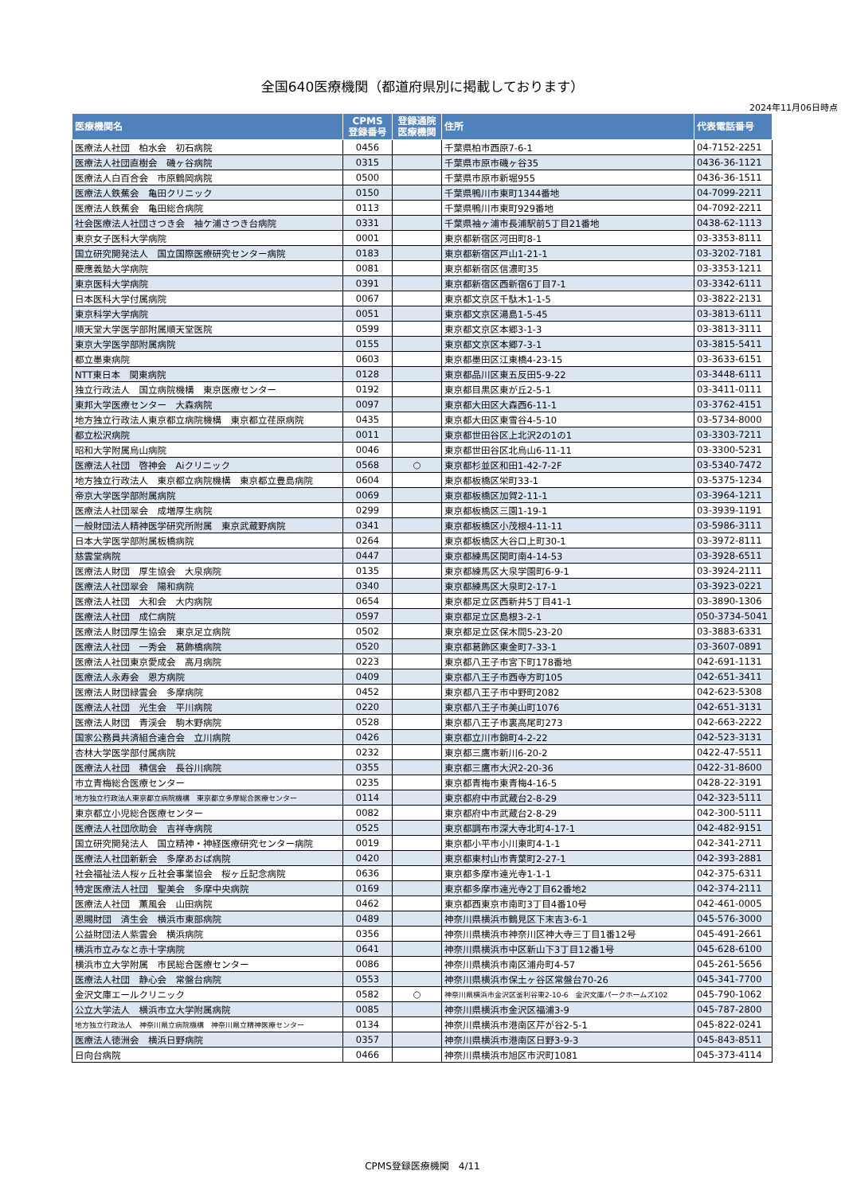全国640医療機関（都道府県別に掲載しております）
2024年11月06日時点
| 医療機関名 | CPMS 登録番号 | 登録通院 医療機関 | 住所 | 代表電話番号 |
| --- | --- | --- | --- | --- |
| 医療法人社団 柏水会 初石病院 | 0456 | | 千葉県柏市西原7-6-1 | 04-7152-2251 |
| 医療法人社団直樹会 磯ヶ谷病院 | 0315 | | 千葉県市原市磯ヶ谷35 | 0436-36-1121 |
| 医療法人白百合会 市原鶴岡病院 | 0500 | | 千葉県市原市新堀955 | 0436-36-1511 |
| 医療法人鉄蕉会 亀田クリニック | 0150 | | 千葉県鴨川市東町1344番地 | 04-7099-2211 |
| 医療法人鉄蕉会 亀田総合病院 | 0113 | | 千葉県鴨川市東町929番地 | 04-7092-2211 |
| 社会医療法人社団さつき会 袖ケ浦さつき台病院 | 0331 | | 千葉県袖ヶ浦市長浦駅前5丁目21番地 | 0438-62-1113 |
| 東京女子医科大学病院 | 0001 | | 東京都新宿区河田町8-1 | 03-3353-8111 |
| 国立研究開発法人 国立国際医療研究センター病院 | 0183 | | 東京都新宿区戸山1-21-1 | 03-3202-7181 |
| 慶應義塾大学病院 | 0081 | | 東京都新宿区信濃町35 | 03-3353-1211 |
| 東京医科大学病院 | 0391 | | 東京都新宿区西新宿6丁目7-1 | 03-3342-6111 |
| 日本医科大学付属病院 | 0067 | | 東京都文京区千駄木1-1-5 | 03-3822-2131 |
| 東京科学大学病院 | 0051 | | 東京都文京区湯島1-5-45 | 03-3813-6111 |
| 順天堂大学医学部附属順天堂医院 | 0599 | | 東京都文京区本郷3-1-3 | 03-3813-3111 |
| 東京大学医学部附属病院 | 0155 | | 東京都文京区本郷7-3-1 | 03-3815-5411 |
| 都立墨東病院 | 0603 | | 東京都墨田区江東橋4-23-15 | 03-3633-6151 |
| NTT東日本 関東病院 | 0128 | | 東京都品川区東五反田5-9-22 | 03-3448-6111 |
| 独立行政法人 国立病院機構 東京医療センター | 0192 | | 東京都目黒区東が丘2-5-1 | 03-3411-0111 |
| 東邦大学医療センター 大森病院 | 0097 | | 東京都大田区大森西6-11-1 | 03-3762-4151 |
| 地方独立行政法人東京都立病院機構 東京都立荏原病院 | 0435 | | 東京都大田区東雪谷4-5-10 | 03-5734-8000 |
| 都立松沢病院 | 0011 | | 東京都世田谷区上北沢2の1の1 | 03-3303-7211 |
| 昭和大学附属烏山病院 | 0046 | | 東京都世田谷区北烏山6-11-11 | 03-3300-5231 |
| 医療法人社団 啓神会 Aiクリニック | 0568 | ○ | 東京都杉並区和田1-42-7-2F | 03-5340-7472 |
| 地方独立行政法人 東京都立病院機構 東京都立豊島病院 | 0604 | | 東京都板橋区栄町33-1 | 03-5375-1234 |
| 帝京大学医学部附属病院 | 0069 | | 東京都板橋区加賀2-11-1 | 03-3964-1211 |
| 医療法人社団翠会 成増厚生病院 | 0299 | | 東京都板橋区三園1-19-1 | 03-3939-1191 |
| 一般財団法人精神医学研究所附属 東京武蔵野病院 | 0341 | | 東京都板橋区小茂根4-11-11 | 03-5986-3111 |
| 日本大学医学部附属板橋病院 | 0264 | | 東京都板橋区大谷口上町30-1 | 03-3972-8111 |
| 慈雲堂病院 | 0447 | | 東京都練馬区関町南4-14-53 | 03-3928-6511 |
| 医療法人財団 厚生協会 大泉病院 | 0135 | | 東京都練馬区大泉学園町6-9-1 | 03-3924-2111 |
| 医療法人社団翠会 陽和病院 | 0340 | | 東京都練馬区大泉町2-17-1 | 03-3923-0221 |
| 医療法人社団 大和会 大内病院 | 0654 | | 東京都足立区西新井5丁目41-1 | 03-3890-1306 |
| 医療法人社団 成仁病院 | 0597 | | 東京都足立区島根3-2-1 | 050-3734-5041 |
| 医療法人財団厚生協会 東京足立病院 | 0502 | | 東京都足立区保木間5-23-20 | 03-3883-6331 |
| 医療法人社団 一秀会 葛飾橋病院 | 0520 | | 東京都葛飾区東金町7-33-1 | 03-3607-0891 |
| 医療法人社団東京愛成会 高月病院 | 0223 | | 東京都八王子市宮下町178番地 | 042-691-1131 |
| 医療法人永寿会 恩方病院 | 0409 | | 東京都八王子市西寺方町105 | 042-651-3411 |
| 医療法人財団緑雲会 多摩病院 | 0452 | | 東京都八王子市中野町2082 | 042-623-5308 |
| 医療法人社団 光生会 平川病院 | 0220 | | 東京都八王子市美山町1076 | 042-651-3131 |
| 医療法人財団 青渓会 駒木野病院 | 0528 | | 東京都八王子市裏高尾町273 | 042-663-2222 |
| 国家公務員共済組合連合会 立川病院 | 0426 | | 東京都立川市錦町4-2-22 | 042-523-3131 |
| 杏林大学医学部付属病院 | 0232 | | 東京都三鷹市新川6-20-2 | 0422-47-5511 |
| 医療法人社団 積信会 長谷川病院 | 0355 | | 東京都三鷹市大沢2-20-36 | 0422-31-8600 |
| 市立青梅総合医療センター | 0235 | | 東京都青梅市東青梅4-16-5 | 0428-22-3191 |
| 地方独立行政法人東京都立病院機構 東京都立多摩総合医療センター | 0114 | | 東京都府中市武蔵台2-8-29 | 042-323-5111 |
| 東京都立小児総合医療センター | 0082 | | 東京都府中市武蔵台2-8-29 | 042-300-5111 |
| 医療法人社団欣助会 吉祥寺病院 | 0525 | | 東京都調布市深大寺北町4-17-1 | 042-482-9151 |
| 国立研究開発法人 国立精神・神経医療研究センター病院 | 0019 | | 東京都小平市小川東町4-1-1 | 042-341-2711 |
| 医療法人社団新新会 多摩あおば病院 | 0420 | | 東京都東村山市青葉町2-27-1 | 042-393-2881 |
| 社会福祉法人桜ヶ丘社会事業協会 桜ヶ丘記念病院 | 0636 | | 東京都多摩市連光寺1-1-1 | 042-375-6311 |
| 特定医療法人社団 聖美会 多摩中央病院 | 0169 | | 東京都多摩市連光寺2丁目62番地2 | 042-374-2111 |
| 医療法人社団 薫風会 山田病院 | 0462 | | 東京都西東京市南町3丁目4番10号 | 042-461-0005 |
| 恩賜財団 済生会 横浜市東部病院 | 0489 | | 神奈川県横浜市鶴見区下末吉3-6-1 | 045-576-3000 |
| 公益財団法人紫雲会 横浜病院 | 0356 | | 神奈川県横浜市神奈川区神大寺三丁目1番12号 | 045-491-2661 |
| 横浜市立みなと赤十字病院 | 0641 | | 神奈川県横浜市中区新山下3丁目12番1号 | 045-628-6100 |
| 横浜市立大学附属 市民総合医療センター | 0086 | | 神奈川県横浜市南区浦舟町4-57 | 045-261-5656 |
| 医療法人社団 静心会 常盤台病院 | 0553 | | 神奈川県横浜市保土ヶ谷区常盤台70-26 | 045-341-7700 |
| 金沢文庫エールクリニック | 0582 | ○ | 神奈川県横浜市金沢区釜利谷東2-10-6 金沢文庫パークホームズ102 | 045-790-1062 |
| 公立大学法人 横浜市立大学附属病院 | 0085 | | 神奈川県横浜市金沢区福浦3-9 | 045-787-2800 |
| 地方独立行政法人 神奈川県立病院機構 神奈川県立精神医療センター | 0134 | | 神奈川県横浜市港南区芹が谷2-5-1 | 045-822-0241 |
| 医療法人徳洲会 横浜日野病院 | 0357 | | 神奈川県横浜市港南区日野3-9-3 | 045-843-8511 |
| 日向台病院 | 0466 | | 神奈川県横浜市旭区市沢町1081 | 045-373-4114 |
CPMS登録医療機関　4/11